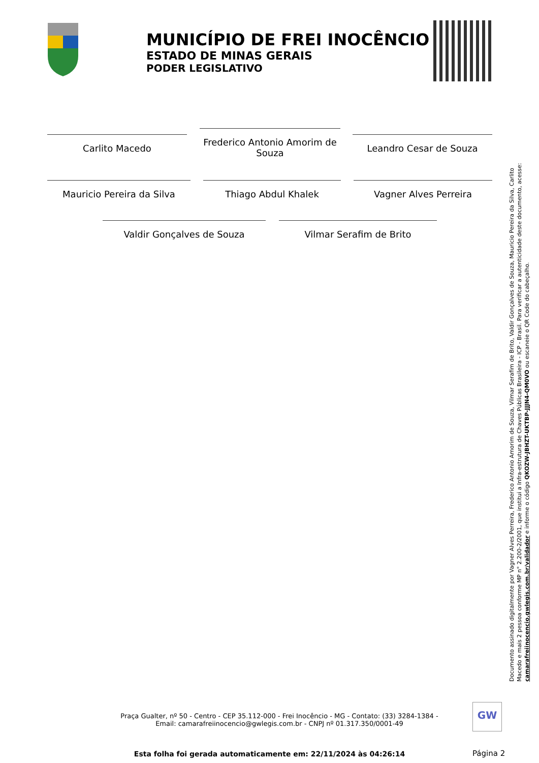MUNICÍPIO DE FREI INOCÊNCIO
ESTADO DE MINAS GERAIS
PODER LEGISLATIVO
Carlito Macedo
Frederico Antonio Amorim de Souza
Leandro Cesar de Souza
Mauricio Pereira da Silva Thiago Abdul Khalek Vagner Alves Perreira
Valdir Gonçalves de Souza Vilmar Serafim de Brito
Documento assinado digitalmente por Vagner Alves Perreira, Frederico Antonio Amorim de Souza, Vilmar Serafim de Brito, Valdir Gonçalves de Souza, Mauricio Pereira da Silva, Carlito Macedo e mais 2 pessoa conforme MP n° 2.200-2/2001, que institui a Infra-estrutura de Chaves Públicas Brasileira - ICP - Brasil. Para verificar a autenticidade deste documento, acesse: camarafreiinocencio.gwlegis.com.br/validador e informe o código QKOZW-JBHZT-UKTBP-JJJN4-QM0VO ou escaneie o QR Code do cabeçalho.
Praça Gualter, nº 50 - Centro - CEP 35.112-000 - Frei Inocêncio - MG - Contato: (33) 3284-1384 - Email: camarafreiinocencio@gwlegis.com.br - CNPJ nº 01.317.350/0001-49
GW
Esta folha foi gerada automaticamente em: 22/11/2024 às 04:26:14 Página 2